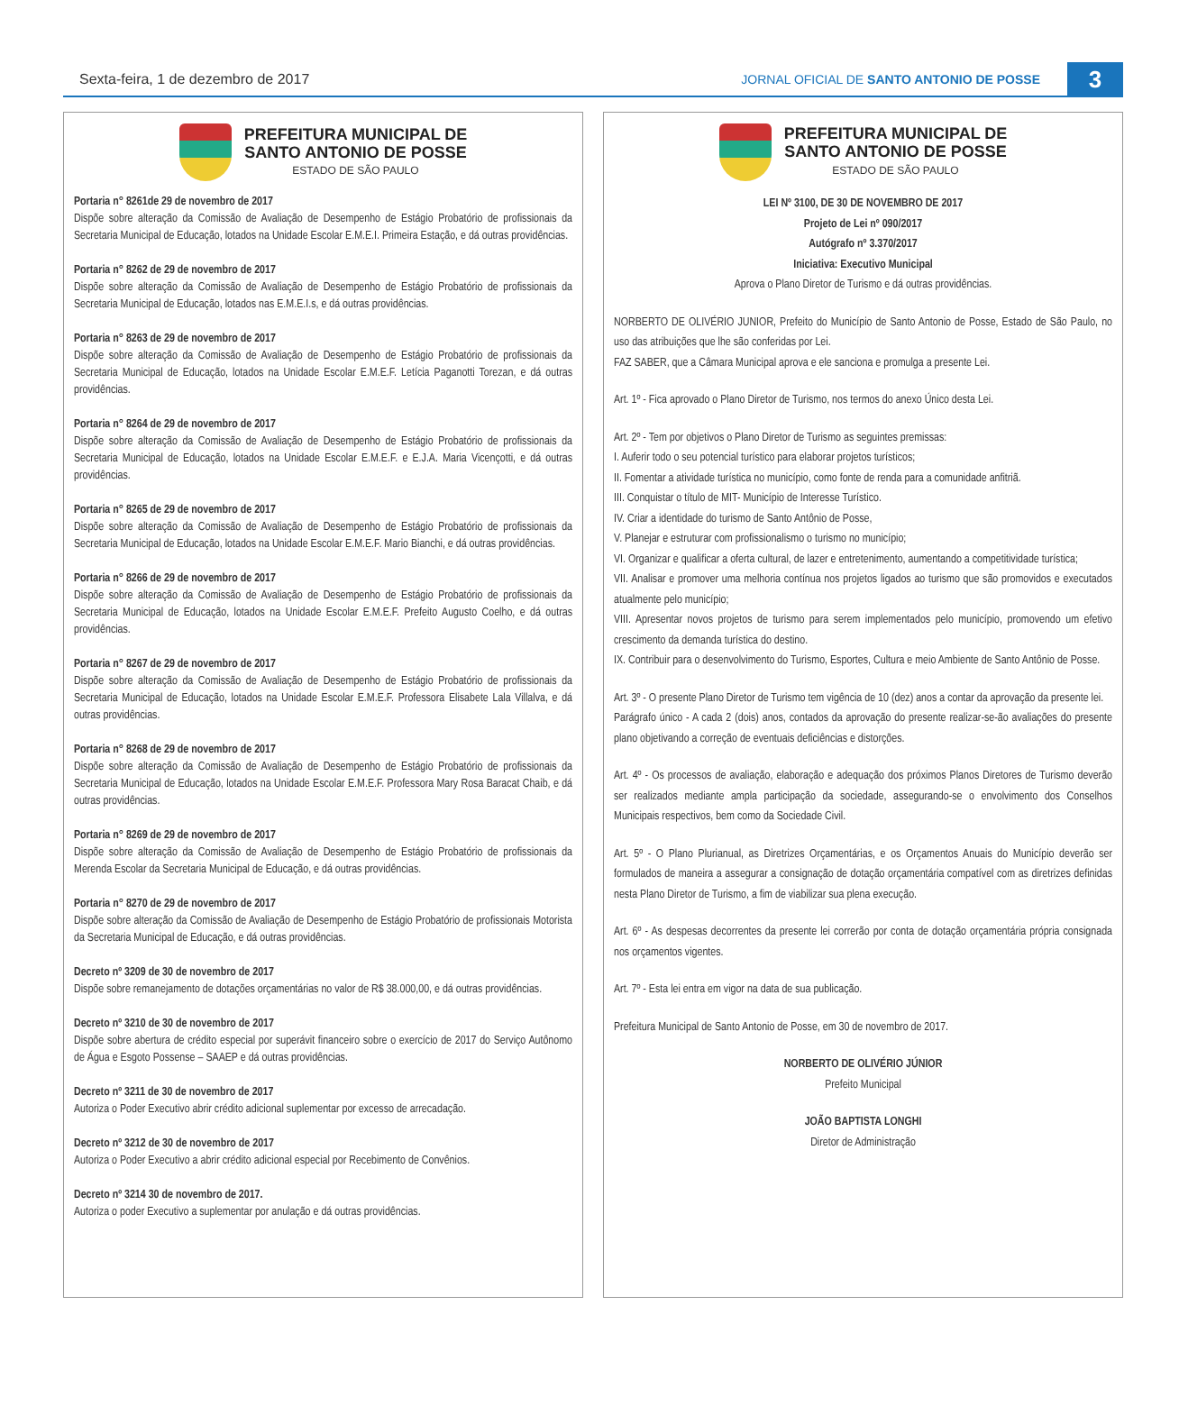Sexta-feira, 1 de dezembro de 2017
JORNAL OFICIAL DE SANTO ANTONIO DE POSSE
3
PREFEITURA MUNICIPAL DE
SANTO ANTONIO DE POSSE
ESTADO DE SÃO PAULO
Portaria n° 8261de 29 de novembro de 2017
Dispõe sobre alteração da Comissão de Avaliação de Desempenho de Estágio Probatório de profissionais da Secretaria Municipal de Educação, lotados na Unidade Escolar E.M.E.I. Primeira Estação, e dá outras providências.
Portaria n° 8262 de 29 de novembro de 2017
Dispõe sobre alteração da Comissão de Avaliação de Desempenho de Estágio Probatório de profissionais da Secretaria Municipal de Educação, lotados nas E.M.E.I.s, e dá outras providências.
Portaria n° 8263 de 29 de novembro de 2017
Dispõe sobre alteração da Comissão de Avaliação de Desempenho de Estágio Probatório de profissionais da Secretaria Municipal de Educação, lotados na Unidade Escolar E.M.E.F. Letícia Paganotti Torezan, e dá outras providências.
Portaria n° 8264 de 29 de novembro de 2017
Dispõe sobre alteração da Comissão de Avaliação de Desempenho de Estágio Probatório de profissionais da Secretaria Municipal de Educação, lotados na Unidade Escolar E.M.E.F. e E.J.A. Maria Vicençotti, e dá outras providências.
Portaria n° 8265 de 29 de novembro de 2017
Dispõe sobre alteração da Comissão de Avaliação de Desempenho de Estágio Probatório de profissionais da Secretaria Municipal de Educação, lotados na Unidade Escolar E.M.E.F. Mario Bianchi, e dá outras providências.
Portaria n° 8266 de 29 de novembro de 2017
Dispõe sobre alteração da Comissão de Avaliação de Desempenho de Estágio Probatório de profissionais da Secretaria Municipal de Educação, lotados na Unidade Escolar E.M.E.F. Prefeito Augusto Coelho, e dá outras providências.
Portaria n° 8267 de 29 de novembro de 2017
Dispõe sobre alteração da Comissão de Avaliação de Desempenho de Estágio Probatório de profissionais da Secretaria Municipal de Educação, lotados na Unidade Escolar E.M.E.F. Professora Elisabete Lala Villalva, e dá outras providências.
Portaria n° 8268 de 29 de novembro de 2017
Dispõe sobre alteração da Comissão de Avaliação de Desempenho de Estágio Probatório de profissionais da Secretaria Municipal de Educação, lotados na Unidade Escolar E.M.E.F. Professora Mary Rosa Baracat Chaib, e dá outras providências.
Portaria n° 8269 de 29 de novembro de 2017
Dispõe sobre alteração da Comissão de Avaliação de Desempenho de Estágio Probatório de profissionais da Merenda Escolar da Secretaria Municipal de Educação, e dá outras providências.
Portaria n° 8270 de 29 de novembro de 2017
Dispõe sobre alteração da Comissão de Avaliação de Desempenho de Estágio Probatório de profissionais Motorista da Secretaria Municipal de Educação, e dá outras providências.
Decreto nº 3209 de 30 de novembro de 2017
Dispõe sobre remanejamento de dotações orçamentárias no valor de R$ 38.000,00, e dá outras providências.
Decreto nº 3210 de 30 de novembro de 2017
Dispõe sobre abertura de crédito especial por superávit financeiro sobre o exercício de 2017 do Serviço Autônomo de Água e Esgoto Possense – SAAEP e dá outras providências.
Decreto nº 3211 de 30 de novembro de 2017
Autoriza o Poder Executivo abrir crédito adicional suplementar por excesso de arrecadação.
Decreto nº 3212 de 30 de novembro de 2017
Autoriza o Poder Executivo a abrir crédito adicional especial por Recebimento de Convênios.
Decreto nº 3214 30 de novembro de 2017.
Autoriza o poder Executivo a suplementar por anulação e dá outras providências.
PREFEITURA MUNICIPAL DE
SANTO ANTONIO DE POSSE
ESTADO DE SÃO PAULO
LEI Nº 3100, DE 30 DE NOVEMBRO DE 2017
Projeto de Lei nº 090/2017
Autógrafo nº 3.370/2017
Iniciativa: Executivo Municipal
Aprova o Plano Diretor de Turismo e dá outras providências.
NORBERTO DE OLIVÉRIO JUNIOR, Prefeito do Município de Santo Antonio de Posse, Estado de São Paulo, no uso das atribuições que lhe são conferidas por Lei.
FAZ SABER, que a Câmara Municipal aprova e ele sanciona e promulga a presente Lei.
Art. 1º - Fica aprovado o Plano Diretor de Turismo, nos termos do anexo Único desta Lei.
Art. 2º - Tem por objetivos o Plano Diretor de Turismo as seguintes premissas:
I. Auferir todo o seu potencial turístico para elaborar projetos turísticos;
II. Fomentar a atividade turística no município, como fonte de renda para a comunidade anfitriã.
III. Conquistar o título de MIT- Município de Interesse Turístico.
IV. Criar a identidade do turismo de Santo Antônio de Posse,
V. Planejar e estruturar com profissionalismo o turismo no município;
VI. Organizar e qualificar a oferta cultural, de lazer e entretenimento, aumentando a competitividade turística;
VII. Analisar e promover uma melhoria contínua nos projetos ligados ao turismo que são promovidos e executados atualmente pelo município;
VIII. Apresentar novos projetos de turismo para serem implementados pelo município, promovendo um efetivo crescimento da demanda turística do destino.
IX. Contribuir para o desenvolvimento do Turismo, Esportes, Cultura e meio Ambiente de Santo Antônio de Posse.
Art. 3º - O presente Plano Diretor de Turismo tem vigência de 10 (dez) anos a contar da aprovação da presente lei.
Parágrafo único - A cada 2 (dois) anos, contados da aprovação do presente realizar-se-ão avaliações do presente plano objetivando a correção de eventuais deficiências e distorções.
Art. 4º - Os processos de avaliação, elaboração e adequação dos próximos Planos Diretores de Turismo deverão ser realizados mediante ampla participação da sociedade, assegurando-se o envolvimento dos Conselhos Municipais respectivos, bem como da Sociedade Civil.
Art. 5º - O Plano Plurianual, as Diretrizes Orçamentárias, e os Orçamentos Anuais do Município deverão ser formulados de maneira a assegurar a consignação de dotação orçamentária compatível com as diretrizes definidas nesta Plano Diretor de Turismo, a fim de viabilizar sua plena execução.
Art. 6º - As despesas decorrentes da presente lei correrão por conta de dotação orçamentária própria consignada nos orçamentos vigentes.
Art. 7º - Esta lei entra em vigor na data de sua publicação.
Prefeitura Municipal de Santo Antonio de Posse, em 30 de novembro de 2017.
NORBERTO DE OLIVÉRIO JÚNIOR
Prefeito Municipal
JOÃO BAPTISTA LONGHI
Diretor de Administração